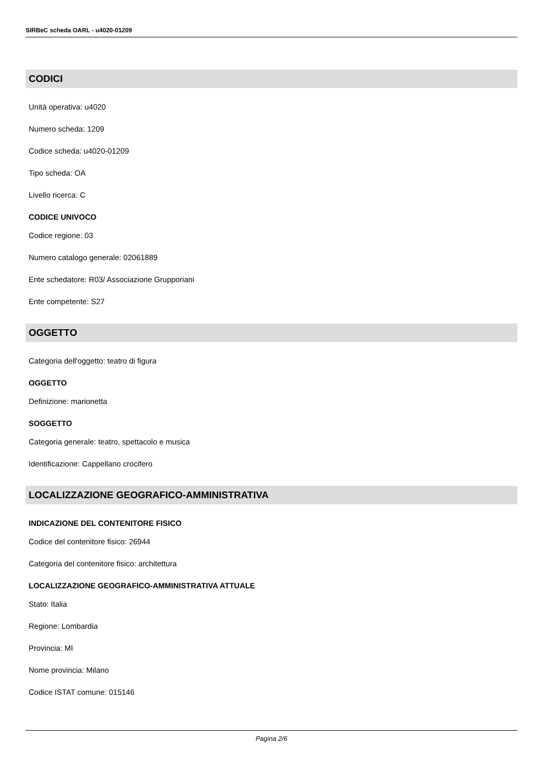SIRBeC scheda OARL - u4020-01209
CODICI
Unità operativa: u4020
Numero scheda: 1209
Codice scheda: u4020-01209
Tipo scheda: OA
Livello ricerca: C
CODICE UNIVOCO
Codice regione: 03
Numero catalogo generale: 02061889
Ente schedatore: R03/ Associazione Grupporiani
Ente competente: S27
OGGETTO
Categoria dell'oggetto: teatro di figura
OGGETTO
Definizione: marionetta
SOGGETTO
Categoria generale: teatro, spettacolo e musica
Identificazione: Cappellano crocifero
LOCALIZZAZIONE GEOGRAFICO-AMMINISTRATIVA
INDICAZIONE DEL CONTENITORE FISICO
Codice del contenitore fisico: 26944
Categoria del contenitore fisico: architettura
LOCALIZZAZIONE GEOGRAFICO-AMMINISTRATIVA ATTUALE
Stato: Italia
Regione: Lombardia
Provincia: MI
Nome provincia: Milano
Codice ISTAT comune: 015146
Pagina 2/6